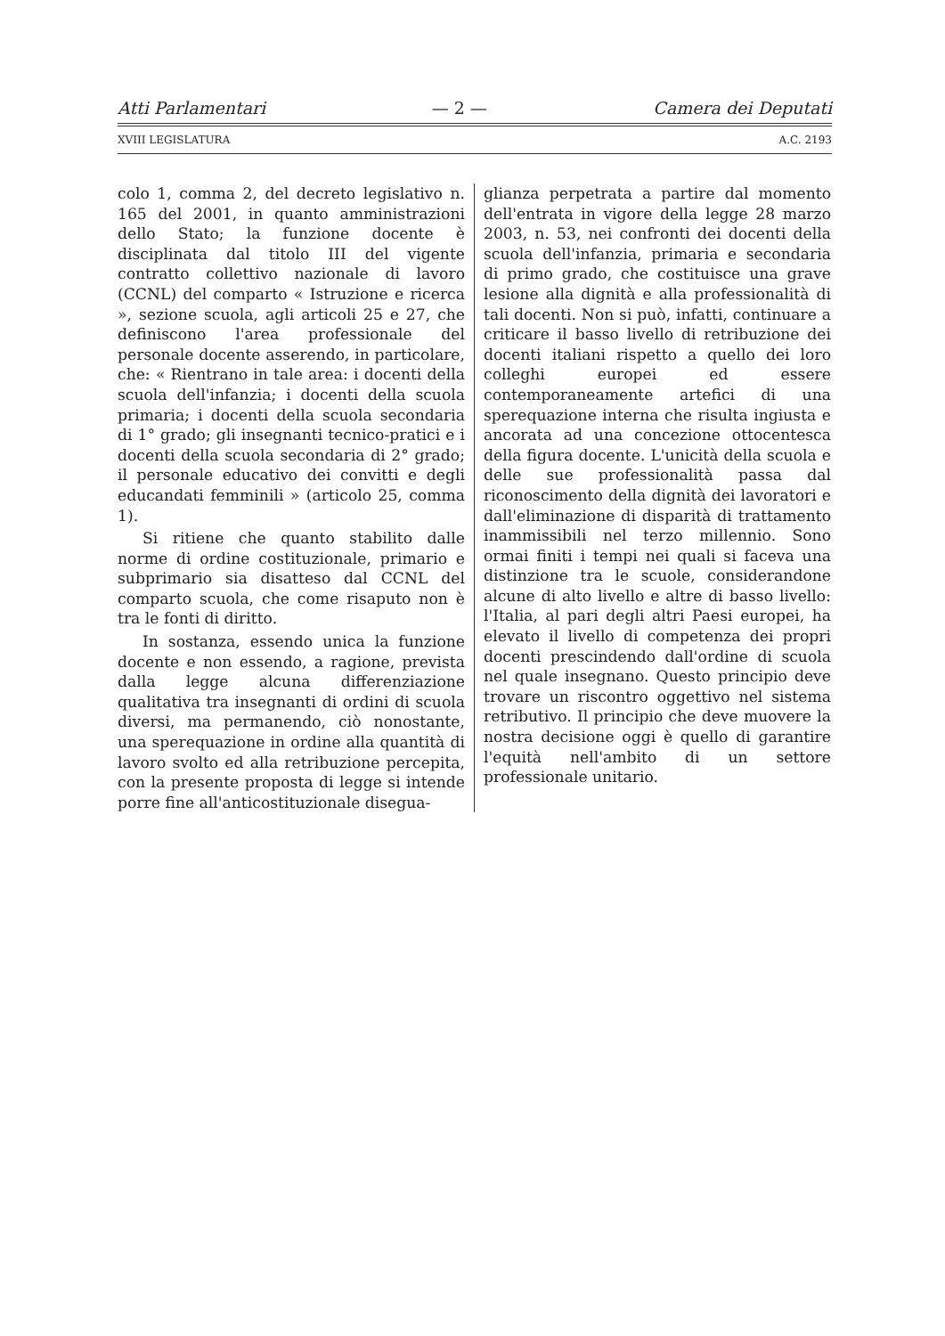Atti Parlamentari — 2 — Camera dei Deputati
XVIII LEGISLATURA A.C. 2193
colo 1, comma 2, del decreto legislativo n. 165 del 2001, in quanto amministrazioni dello Stato; la funzione docente è disciplinata dal titolo III del vigente contratto collettivo nazionale di lavoro (CCNL) del comparto « Istruzione e ricerca », sezione scuola, agli articoli 25 e 27, che definiscono l'area professionale del personale docente asserendo, in particolare, che: « Rientrano in tale area: i docenti della scuola dell'infanzia; i docenti della scuola primaria; i docenti della scuola secondaria di 1° grado; gli insegnanti tecnico-pratici e i docenti della scuola secondaria di 2° grado; il personale educativo dei convitti e degli educandati femminili » (articolo 25, comma 1).
Si ritiene che quanto stabilito dalle norme di ordine costituzionale, primario e subprimario sia disatteso dal CCNL del comparto scuola, che come risaputo non è tra le fonti di diritto.
In sostanza, essendo unica la funzione docente e non essendo, a ragione, prevista dalla legge alcuna differenziazione qualitativa tra insegnanti di ordini di scuola diversi, ma permanendo, ciò nonostante, una sperequazione in ordine alla quantità di lavoro svolto ed alla retribuzione percepita, con la presente proposta di legge si intende porre fine all'anticostituzionale disegua-
glianza perpetrata a partire dal momento dell'entrata in vigore della legge 28 marzo 2003, n. 53, nei confronti dei docenti della scuola dell'infanzia, primaria e secondaria di primo grado, che costituisce una grave lesione alla dignità e alla professionalità di tali docenti. Non si può, infatti, continuare a criticare il basso livello di retribuzione dei docenti italiani rispetto a quello dei loro colleghi europei ed essere contemporaneamente artefici di una sperequazione interna che risulta ingiusta e ancorata ad una concezione ottocentesca della figura docente. L'unicità della scuola e delle sue professionalità passa dal riconoscimento della dignità dei lavoratori e dall'eliminazione di disparità di trattamento inammissibili nel terzo millennio. Sono ormai finiti i tempi nei quali si faceva una distinzione tra le scuole, considerandone alcune di alto livello e altre di basso livello: l'Italia, al pari degli altri Paesi europei, ha elevato il livello di competenza dei propri docenti prescindendo dall'ordine di scuola nel quale insegnano. Questo principio deve trovare un riscontro oggettivo nel sistema retributivo. Il principio che deve muovere la nostra decisione oggi è quello di garantire l'equità nell'ambito di un settore professionale unitario.